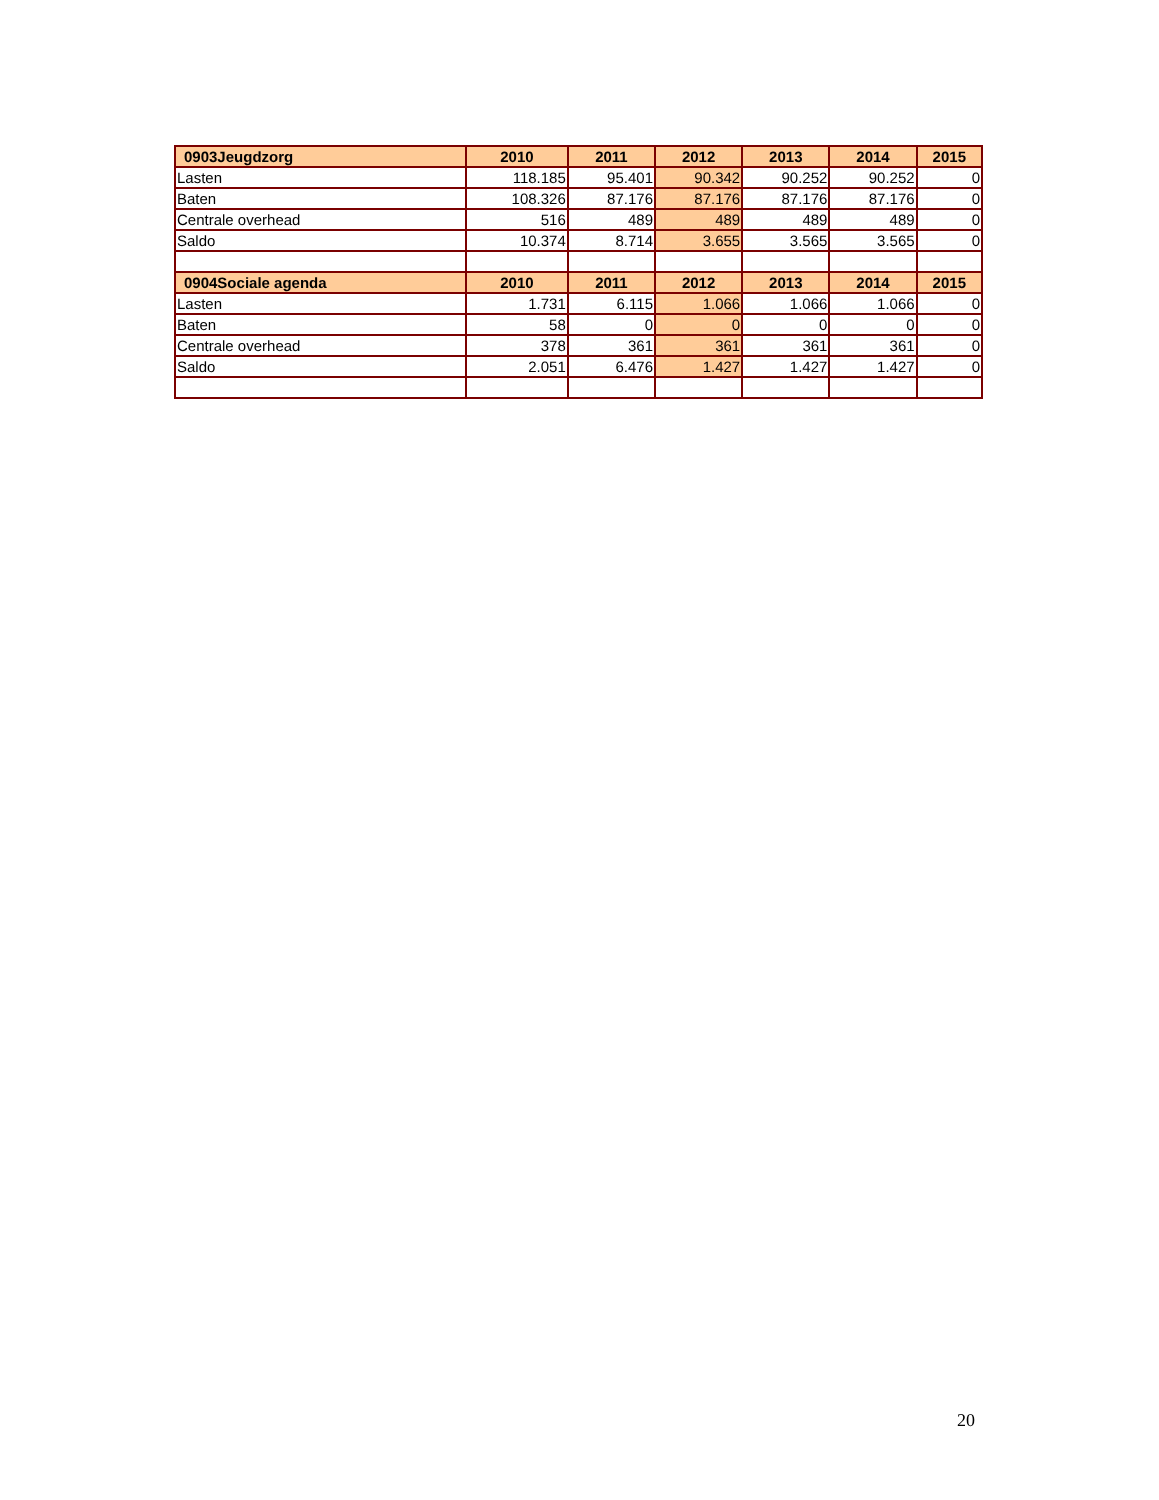| 0903Jeugdzorg | 2010 | 2011 | 2012 | 2013 | 2014 | 2015 |
| --- | --- | --- | --- | --- | --- | --- |
| Lasten | 118.185 | 95.401 | 90.342 | 90.252 | 90.252 | 0 |
| Baten | 108.326 | 87.176 | 87.176 | 87.176 | 87.176 | 0 |
| Centrale overhead | 516 | 489 | 489 | 489 | 489 | 0 |
| Saldo | 10.374 | 8.714 | 3.655 | 3.565 | 3.565 | 0 |
| 0904Sociale agenda | 2010 | 2011 | 2012 | 2013 | 2014 | 2015 |
| Lasten | 1.731 | 6.115 | 1.066 | 1.066 | 1.066 | 0 |
| Baten | 58 | 0 | 0 | 0 | 0 | 0 |
| Centrale overhead | 378 | 361 | 361 | 361 | 361 | 0 |
| Saldo | 2.051 | 6.476 | 1.427 | 1.427 | 1.427 | 0 |
20